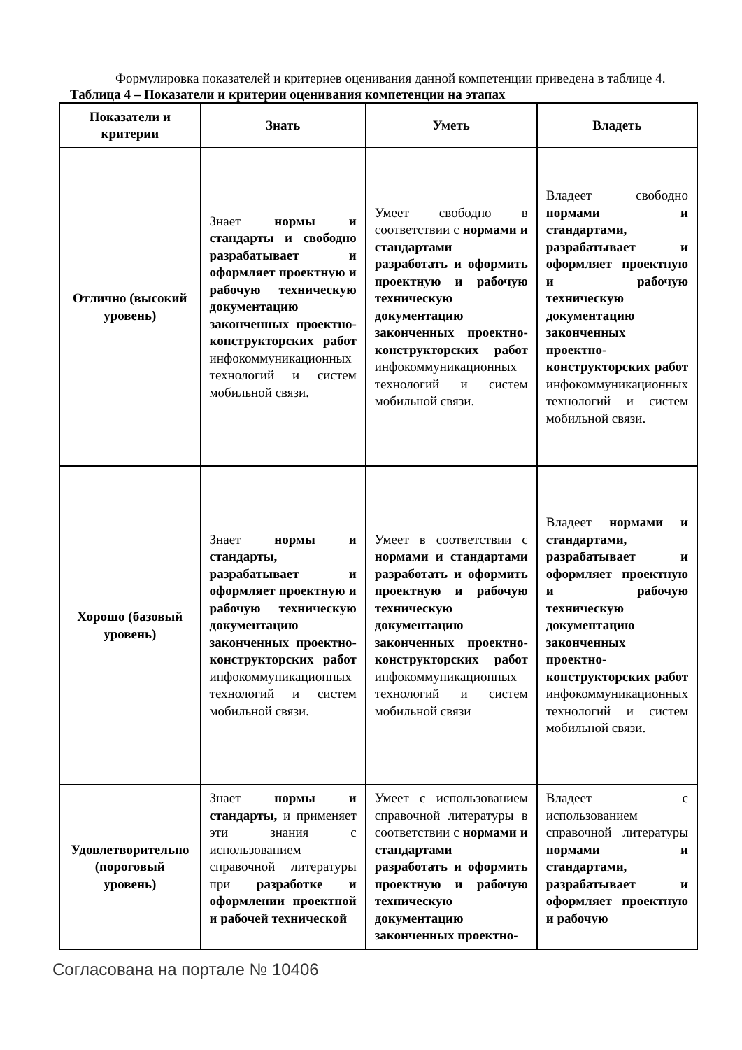Формулировка показателей и критериев оценивания данной компетенции приведена в таблице 4.
Таблица 4 – Показатели и критерии оценивания компетенции на этапах
| Показатели и критерии | Знать | Уметь | Владеть |
| --- | --- | --- | --- |
| Отлично (высокий уровень) | Знает нормы и стандарты и свободно разрабатывает и оформляет проектную и рабочую техническую документацию законченных проектно-конструкторских работ инфокоммуникационных технологий и систем мобильной связи. | Умеет свободно в соответствии с нормами и стандартами разработать и оформить проектную и рабочую техническую документацию законченных проектно-конструкторских работ инфокоммуникационных технологий и систем мобильной связи. | Владеет свободно нормами и стандартами, разрабатывает и оформляет проектную и рабочую техническую документацию законченных проектно-конструкторских работ инфокоммуникационных технологий и систем мобильной связи. |
| Хорошо (базовый уровень) | Знает нормы и стандарты, разрабатывает и оформляет проектную и рабочую техническую документацию законченных проектно-конструкторских работ инфокоммуникационных технологий и систем мобильной связи. | Умеет в соответствии с нормами и стандартами разработать и оформить проектную и рабочую техническую документацию законченных проектно-конструкторских работ инфокоммуникационных технологий и систем мобильной связи | Владеет нормами и стандартами, разрабатывает и оформляет проектную и рабочую техническую документацию законченных проектно-конструкторских работ инфокоммуникационных технологий и систем мобильной связи. |
| Удовлетворительно (пороговый уровень) | Знает нормы и стандарты, и применяет эти знания с использованием справочной литературы при разработке и оформлении проектной и рабочей технической | Умеет с использованием справочной литературы в соответствии с нормами и стандартами разработать и оформить проектную и рабочую техническую документацию законченных проектно- | Владеет с использованием справочной литературы нормами и стандартами, разрабатывает и оформляет проектную и рабочую |
Согласована на портале № 10406